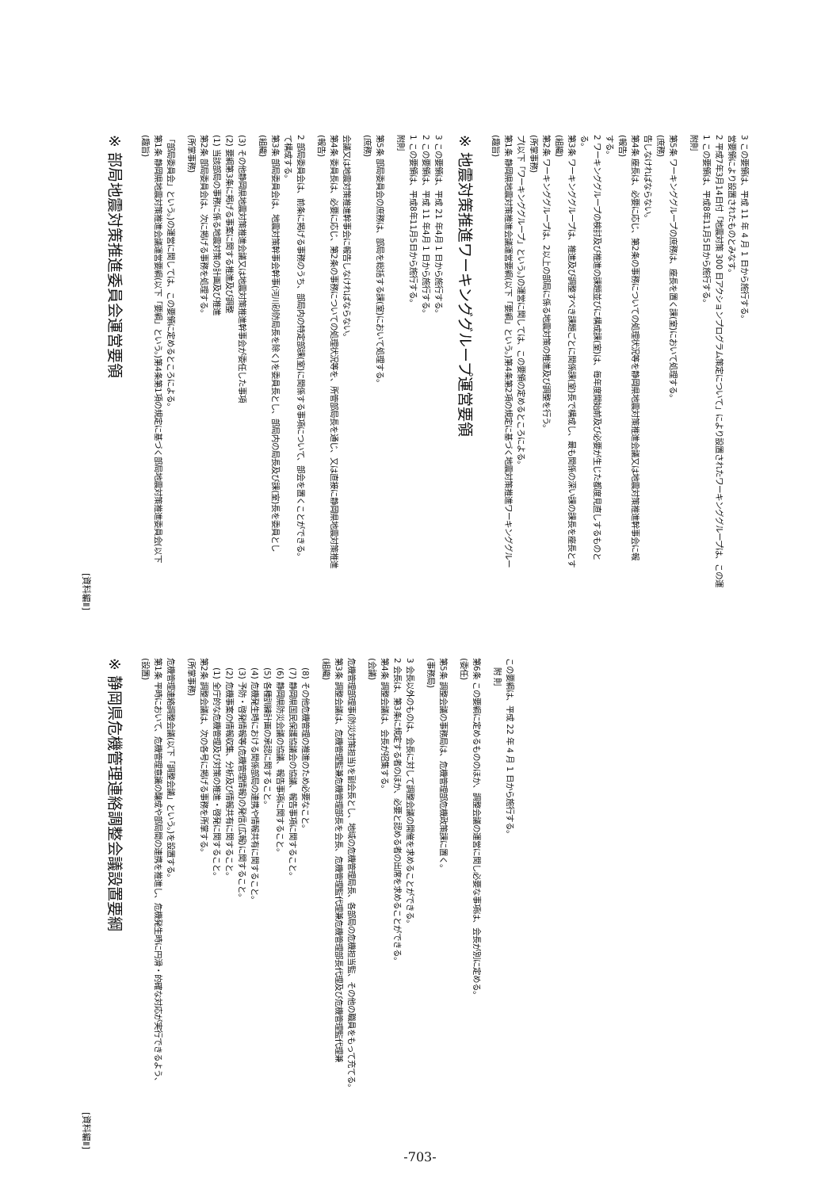-703-
[資料編Ⅱ]
※ 静岡県危機管理連絡調整会議設置要綱
(設置)
第1条 平時において、危機管理意識の醸成や部局間の連携を推進し、危機発生時に円滑・的確な対応が実行できるよう、
危機管理連絡調整会議(以下「調整会議」という。)を設置する。
(所掌事務)
第2条 調整会議は、次の各号に掲げる事務を所掌する。
(1) 全庁的な危機管理及び対策の推進・啓発に関すること。
(2) 危機事案の情報収集、分析及び情報共有に関すること。
(3) 予防・啓発情報等(危機管理情報)の発信(広報)に関すること。
(4) 危機発生時における関係部局の連携や情報共有に関すること。
(5) 各種訓練計画の承認に関すること。
(6) 静岡県防災会議の協議、報告事項に関すること。
(7) 静岡県国民保護協議会の協議、報告事項に関すること。
(8) その他危機管理の推進のため必要なこと。
(組織)
第3条 調整会議は、危機管理監兼危機管理部長を会長、危機管理監代理兼危機管理部長代理及び危機管理監代理兼
危機管理部理事(防災対策担当)を副会長とし、地域の危機管理局長、各部局の危機担当監、その他の職員をもって充てる。
(会議)
第4条 調整会議は、会長が招集する。
2 会長は、第3条に規定する者のほか、必要と認める者の出席を求めることができる。
3 会長以外のものは、会長に対して調整会議の開催を求めることができる。
(事務局)
第5条 調整会議の事務局は、危機管理部危機政策課に置く。
(委任)
第6条 この要綱に定めるもののほか、調整会議の運営に関し必要な事項は、会長が別に定める。
附 則
この要綱は、平成 22 年 4 月 1 日から施行する。
[資料編Ⅱ]
※ 部局地震対策推進委員会運営要領
(趣旨)
第1条 静岡県地震対策推進会議運営要綱(以下「要綱」という。)第4条第1項の規定に基づく部局地震対策推進委員会(以下
「部局委員会」という。)の運営に関しては、この要領に定めるところによる。
(所掌事務)
第2条 部局委員会は、次に掲げる事務を処理する。
(1) 当該部局の事務に係る地震対策の計画及び推進
(2) 要綱第3条に掲げる事案に関する推進及び調整
(3) その他静岡県地震対策推進会議又は地震対策推進幹事会が委任した事項
(組織)
第3条 部局委員会は、地震対策幹事会幹事(河川砂防局長を除く)を委員長とし、部局内の局長及び課(室)長を委員とし
て構成する。
2 部局委員会は、前条に掲げる事務のうち、部局内の特定部課(室)に関係する事項について、部会を置くことができる。
(報告)
第4条 委員長は、必要に応じ、第2条の事務についての処理状況等を、所管部局長を通じ、又は直接に静岡県地震対策推進
会議又は地震対策推進幹事会に報告しなければならない。
(庶務)
第5条 部局委員会の庶務は、部局を総括する課(室)において処理する。
附則
1 この要領は、平成8年11月5日から施行する。
2 この要領は、平成 11 年4月 1 日から施行する。
3 この要領は、平成 21 年4月 1 日から施行する。
※ 地震対策推進ワーキンググループ運営要領
(趣旨)
第1条 静岡県地震対策推進会議運営要綱(以下「要綱」という。)第4条第2項の規定に基づく地震対策推進ワーキンググルー
プ(以下「ワーキンググループ」という。)の運営に関しては、この要領の定めるところによる。
(所掌事務)
第2条 ワーキンググループは、2以上の部局に係る地震対策の推進及び調整を行う。
(組織)
第3条 ワーキンググループは、推進及び調整すべき課題ごとに関係課(室)長で構成し、最も関係の深い課の課長を座長とす
る。
2 ワーキンググループの検討及び推進の課題並びに構成課(室)は、毎年度開始前及び必要が生じた都度見直しするものと
する。
(報告)
第4条 座長は、必要に応じ、第2条の事務についての処理状況等を静岡県地震対策推進会議又は地震対策推進幹事会に報
告しなければならない。
(庶務)
第5条 ワーキンググループの庶務は、座長を置く課(室)において処理する。
附則
1 この要領は、平成8年11月5日から施行する。
2 平成7年3月14日付「地震対策 300 日アクションプログラム策定について」により設置されたワーキンググループは、この運
営要領により設置されたものとみなす。
3 この要領は、平成 11 年 4 月 1 日から施行する。